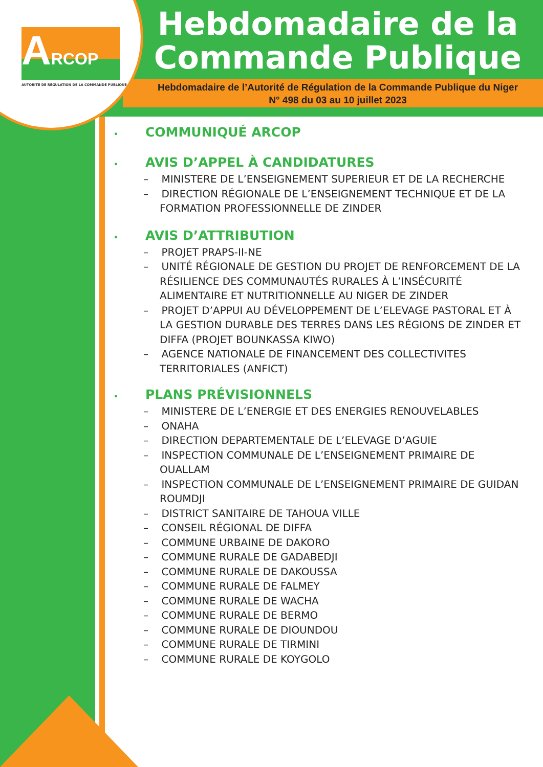ARCOP
AUTORITÉ DE RÉGULATION DE LA COMMANDE PUBLIQUE
Hebdomadaire de la Commande Publique
Hebdomadaire de l’Autorité de Régulation de la Commande Publique du Niger
N° 498 du 03 au 10 juillet 2023
• COMMUNIQUÉ ARCOP
• AVIS D’APPEL À CANDIDATURES
– MINISTERE DE L’ENSEIGNEMENT SUPERIEUR ET DE LA RECHERCHE
– DIRECTION RÉGIONALE DE L’ENSEIGNEMENT TECHNIQUE ET DE LA FORMATION PROFESSIONNELLE DE ZINDER
• AVIS D’ATTRIBUTION
– PROJET PRAPS-II-NE
– UNITÉ RÉGIONALE DE GESTION DU PROJET DE RENFORCEMENT DE LA RÉSILIENCE DES COMMUNAUTÉS RURALES À L’INSÉCURITÉ ALIMENTAIRE ET NUTRITIONNELLE AU NIGER DE ZINDER
– PROJET D’APPUI AU DÉVELOPPEMENT DE L’ELEVAGE PASTORAL ET À LA GESTION DURABLE DES TERRES DANS LES RÉGIONS DE ZINDER ET DIFFA (PROJET BOUNKASSA KIWO)
– AGENCE NATIONALE DE FINANCEMENT DES COLLECTIVITES TERRITORIALES (ANFICT)
• PLANS PRÉVISIONNELS
– MINISTERE DE L’ENERGIE ET DES ENERGIES RENOUVELABLES
– ONAHA
– DIRECTION DEPARTEMENTALE DE L’ELEVAGE D’AGUIE
– INSPECTION COMMUNALE DE L’ENSEIGNEMENT PRIMAIRE DE OUALLAM
– INSPECTION COMMUNALE DE L’ENSEIGNEMENT PRIMAIRE DE GUIDAN ROUMDJI
– DISTRICT SANITAIRE DE TAHOUA VILLE
– CONSEIL RÉGIONAL DE DIFFA
– COMMUNE URBAINE DE DAKORO
– COMMUNE RURALE DE GADABEDJI
– COMMUNE RURALE DE DAKOUSSA
– COMMUNE RURALE DE FALMEY
– COMMUNE RURALE DE WACHA
– COMMUNE RURALE DE BERMO
– COMMUNE RURALE DE DIOUNDOU
– COMMUNE RURALE DE TIRMINI
– COMMUNE RURALE DE KOYGOLO